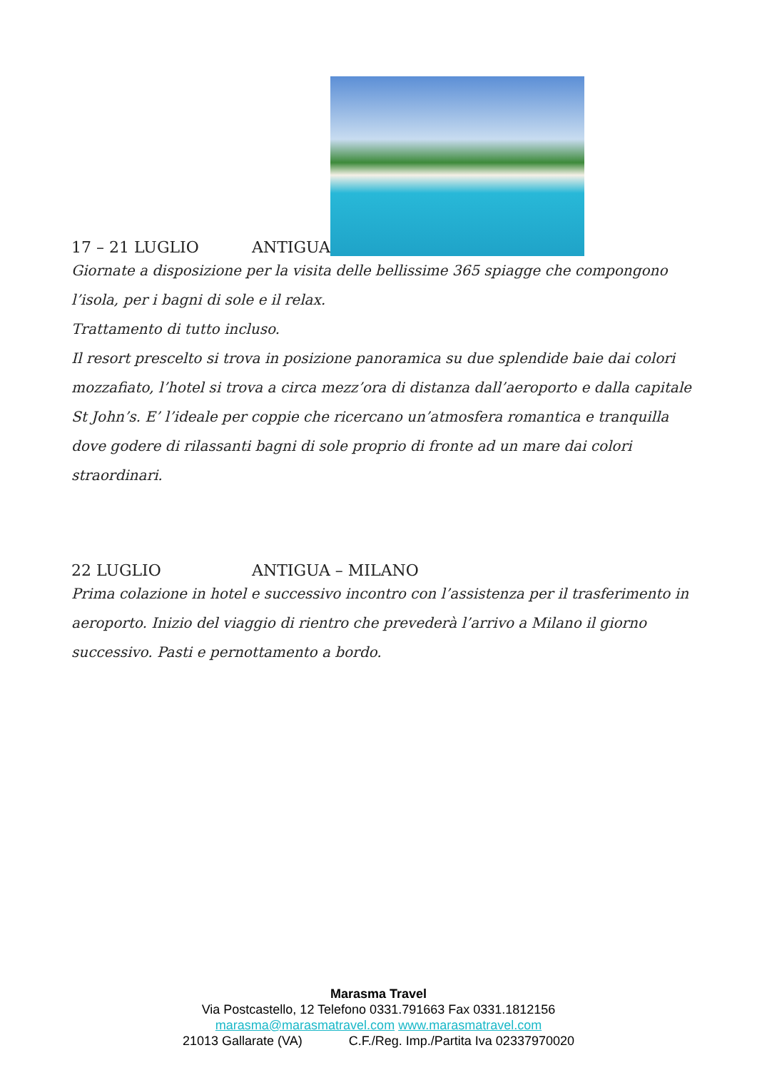17 – 21 LUGLIO ANTIGUA
Giornate a disposizione per la visita delle bellissime 365 spiagge che compongono l’isola, per i bagni di sole e il relax.
Trattamento di tutto incluso.
Il resort prescelto si trova in posizione panoramica su due splendide baie dai colori mozzafiato, l’hotel si trova a circa mezz’ora di distanza dall’aeroporto e dalla capitale St John’s. E’ l’ideale per coppie che ricercano un’atmosfera romantica e tranquilla dove godere di rilassanti bagni di sole proprio di fronte ad un mare dai colori straordinari.
22 LUGLIO ANTIGUA – MILANO
Prima colazione in hotel e successivo incontro con l’assistenza per il trasferimento in aeroporto. Inizio del viaggio di rientro che prevederà l’arrivo a Milano il giorno successivo. Pasti e pernottamento a bordo.
Marasma Travel
Via Postcastello, 12 Telefono 0331.791663 Fax 0331.1812156
marasma@marasmatravel.com www.marasmatravel.com
21013 Gallarate (VA) C.F./Reg. Imp./Partita Iva 02337970020